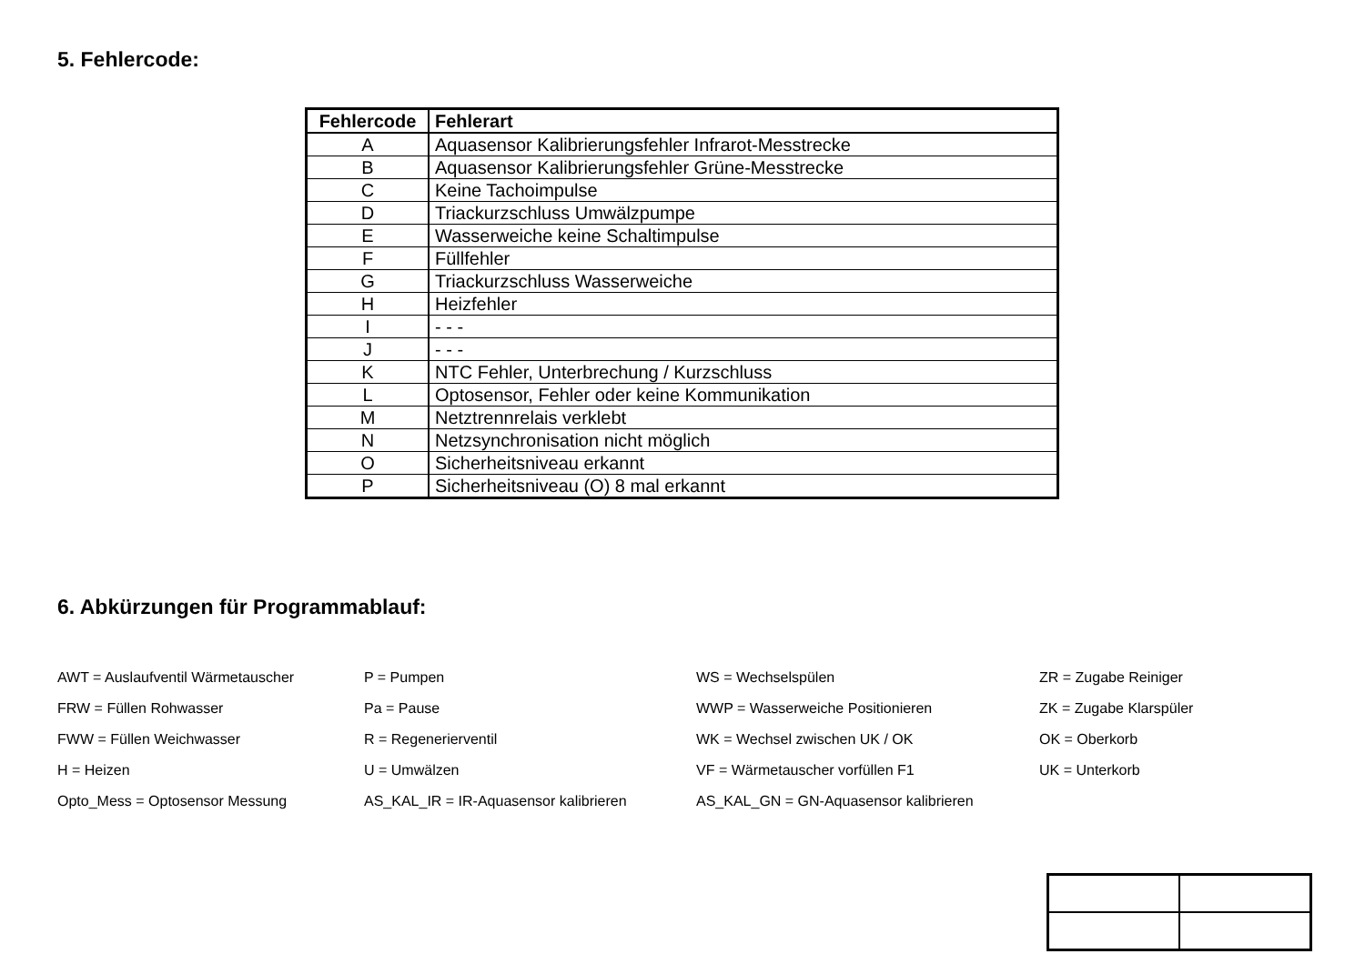5. Fehlercode:
| Fehlercode | Fehlerart |
| --- | --- |
| A | Aquasensor Kalibrierungsfehler Infrarot-Messtrecke |
| B | Aquasensor Kalibrierungsfehler Grüne-Messtrecke |
| C | Keine Tachoimpulse |
| D | Triackurzschluss Umwälzpumpe |
| E | Wasserweiche keine Schaltimpulse |
| F | Füllfehler |
| G | Triackurzschluss Wasserweiche |
| H | Heizfehler |
| I | - - - |
| J | - - - |
| K | NTC Fehler, Unterbrechung / Kurzschluss |
| L | Optosensor, Fehler oder keine Kommunikation |
| M | Netztrennrelais verklebt |
| N | Netzsynchronisation nicht möglich |
| O | Sicherheitsniveau erkannt |
| P | Sicherheitsniveau (O) 8 mal erkannt |
6. Abkürzungen für Programmablauf:
| AWT = Auslaufventil Wärmetauscher | P = Pumpen | WS = Wechselspülen | ZR = Zugabe Reiniger |
| FRW = Füllen Rohwasser | Pa = Pause | WWP = Wasserweiche Positionieren | ZK = Zugabe Klarspüler |
| FWW = Füllen Weichwasser | R = Regenerierventil | WK = Wechsel zwischen UK / OK | OK = Oberkorb |
| H = Heizen | U = Umwälzen | VF = Wärmetauscher vorfüllen F1 | UK = Unterkorb |
| Opto_Mess = Optosensor Messung | AS_KAL_IR = IR-Aquasensor kalibrieren | AS_KAL_GN = GN-Aquasensor kalibrieren | |